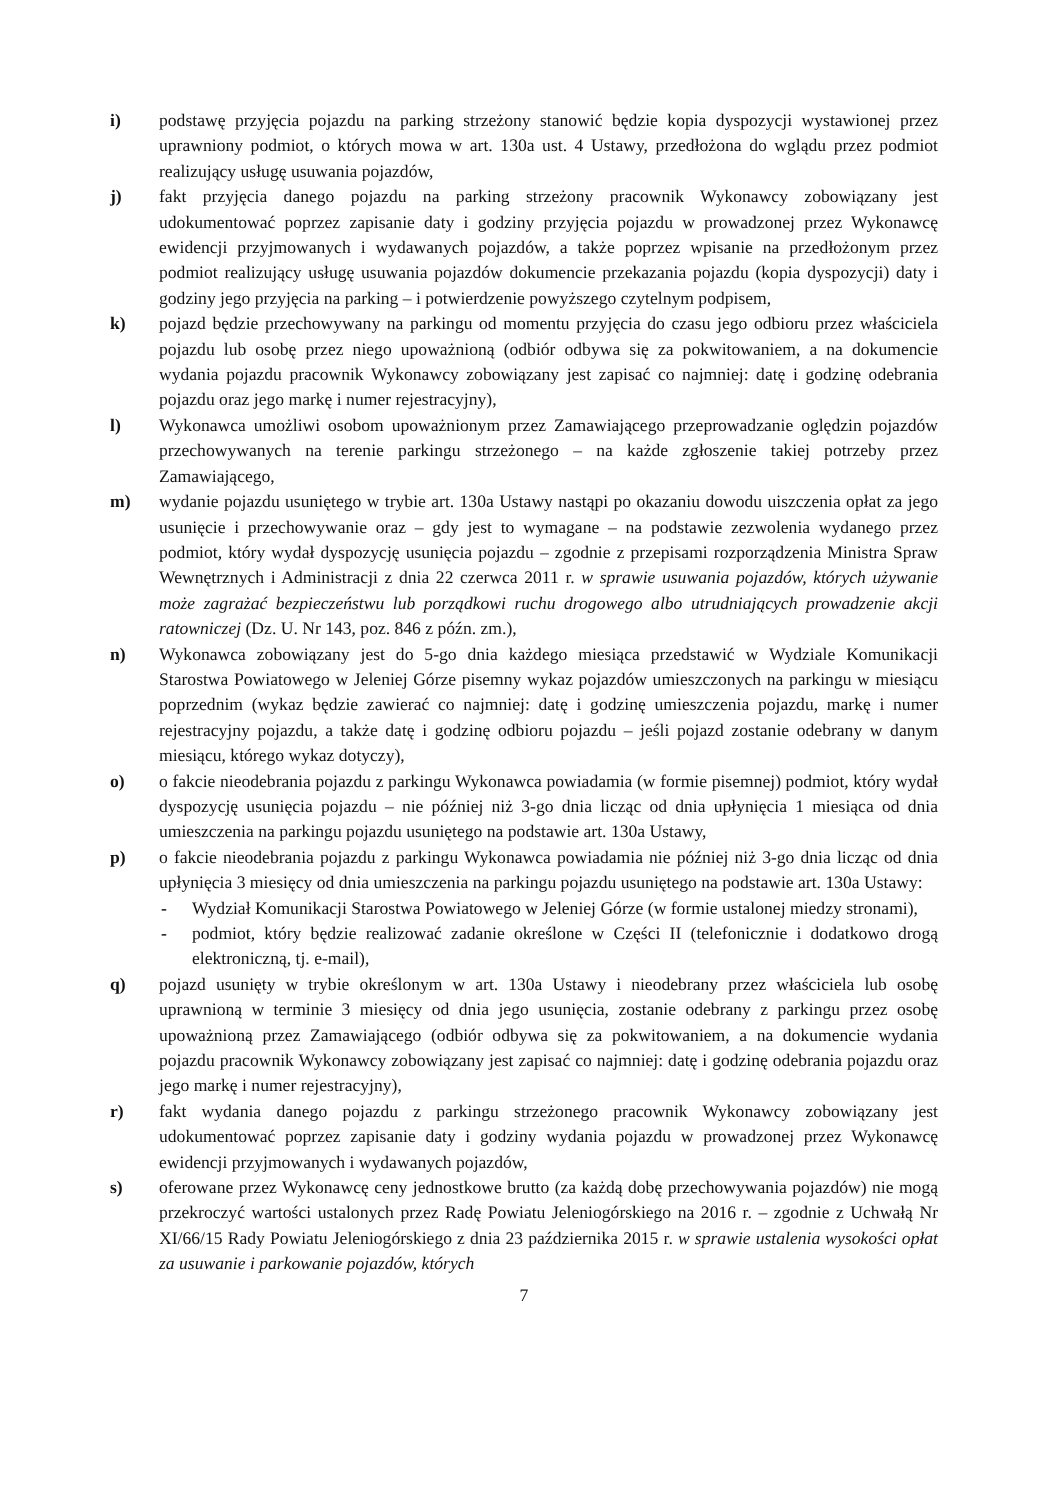i) podstawę przyjęcia pojazdu na parking strzeżony stanowić będzie kopia dyspozycji wystawionej przez uprawniony podmiot, o których mowa w art. 130a ust. 4 Ustawy, przedłożona do wglądu przez podmiot realizujący usługę usuwania pojazdów,
j) fakt przyjęcia danego pojazdu na parking strzeżony pracownik Wykonawcy zobowiązany jest udokumentować poprzez zapisanie daty i godziny przyjęcia pojazdu w prowadzonej przez Wykonawcę ewidencji przyjmowanych i wydawanych pojazdów, a także poprzez wpisanie na przedłożonym przez podmiot realizujący usługę usuwania pojazdów dokumencie przekazania pojazdu (kopia dyspozycji) daty i godziny jego przyjęcia na parking – i potwierdzenie powyższego czytelnym podpisem,
k) pojazd będzie przechowywany na parkingu od momentu przyjęcia do czasu jego odbioru przez właściciela pojazdu lub osobę przez niego upoważnioną (odbiór odbywa się za pokwitowaniem, a na dokumencie wydania pojazdu pracownik Wykonawcy zobowiązany jest zapisać co najmniej: datę i godzinę odebrania pojazdu oraz jego markę i numer rejestracyjny),
l) Wykonawca umożliwi osobom upoważnionym przez Zamawiającego przeprowadzanie oględzin pojazdów przechowywanych na terenie parkingu strzeżonego – na każde zgłoszenie takiej potrzeby przez Zamawiającego,
m) wydanie pojazdu usuniętego w trybie art. 130a Ustawy nastąpi po okazaniu dowodu uiszczenia opłat za jego usunięcie i przechowywanie oraz – gdy jest to wymagane – na podstawie zezwolenia wydanego przez podmiot, który wydał dyspozycję usunięcia pojazdu – zgodnie z przepisami rozporządzenia Ministra Spraw Wewnętrznych i Administracji z dnia 22 czerwca 2011 r. w sprawie usuwania pojazdów, których używanie może zagrażać bezpieczeństwu lub porządkowi ruchu drogowego albo utrudniających prowadzenie akcji ratowniczej (Dz. U. Nr 143, poz. 846 z późn. zm.),
n) Wykonawca zobowiązany jest do 5-go dnia każdego miesiąca przedstawić w Wydziale Komunikacji Starostwa Powiatowego w Jeleniej Górze pisemny wykaz pojazdów umieszczonych na parkingu w miesiącu poprzednim (wykaz będzie zawierać co najmniej: datę i godzinę umieszczenia pojazdu, markę i numer rejestracyjny pojazdu, a także datę i godzinę odbioru pojazdu – jeśli pojazd zostanie odebrany w danym miesiącu, którego wykaz dotyczy),
o) o fakcie nieodebrania pojazdu z parkingu Wykonawca powiadamia (w formie pisemnej) podmiot, który wydał dyspozycję usunięcia pojazdu – nie później niż 3-go dnia licząc od dnia upłynięcia 1 miesiąca od dnia umieszczenia na parkingu pojazdu usuniętego na podstawie art. 130a Ustawy,
p) o fakcie nieodebrania pojazdu z parkingu Wykonawca powiadamia nie później niż 3-go dnia licząc od dnia upłynięcia 3 miesięcy od dnia umieszczenia na parkingu pojazdu usuniętego na podstawie art. 130a Ustawy:
- Wydział Komunikacji Starostwa Powiatowego w Jeleniej Górze (w formie ustalonej miedzy stronami),
- podmiot, który będzie realizować zadanie określone w Części II (telefonicznie i dodatkowo drogą elektroniczną, tj. e-mail),
q) pojazd usunięty w trybie określonym w art. 130a Ustawy i nieodebrany przez właściciela lub osobę uprawnioną w terminie 3 miesięcy od dnia jego usunięcia, zostanie odebrany z parkingu przez osobę upoważnioną przez Zamawiającego (odbiór odbywa się za pokwitowaniem, a na dokumencie wydania pojazdu pracownik Wykonawcy zobowiązany jest zapisać co najmniej: datę i godzinę odebrania pojazdu oraz jego markę i numer rejestracyjny),
r) fakt wydania danego pojazdu z parkingu strzeżonego pracownik Wykonawcy zobowiązany jest udokumentować poprzez zapisanie daty i godziny wydania pojazdu w prowadzonej przez Wykonawcę ewidencji przyjmowanych i wydawanych pojazdów,
s) oferowane przez Wykonawcę ceny jednostkowe brutto (za każdą dobę przechowywania pojazdów) nie mogą przekroczyć wartości ustalonych przez Radę Powiatu Jeleniogórskiego na 2016 r. – zgodnie z Uchwałą Nr XI/66/15 Rady Powiatu Jeleniogórskiego z dnia 23 października 2015 r. w sprawie ustalenia wysokości opłat za usuwanie i parkowanie pojazdów, których
7